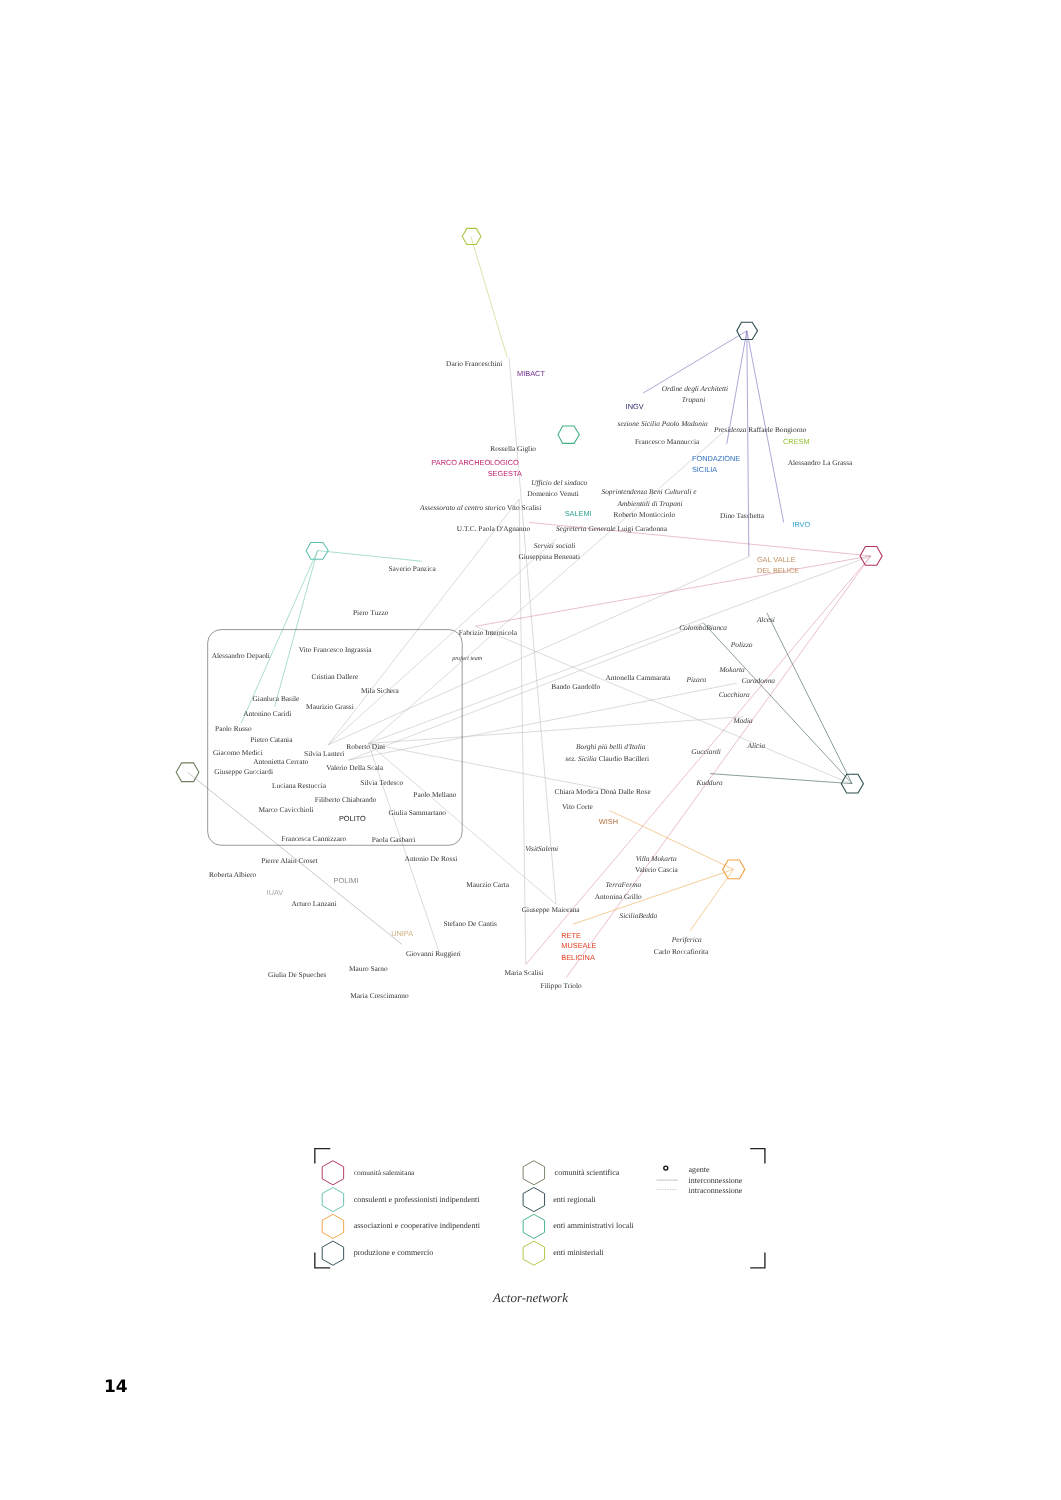Dario Franceschini
MIBACT
Ordine degli Architetti
Trapani
INGV
sezione Sicilia Paolo Madonia
Presidenza Raffaele Bongiorno
Francesco Mannuccia
CRESM
Rossella Giglio
FONDAZIONE
SICILIA
Alessandro La Grassa
PARCO ARCHEOLOGICO
SEGESTA
Ufficio del sindaco
Domenico Venuti
Soprintendenza Beni Culturali e
Ambientali di Trapani
Assessorato al centro storico Vito Scalisi
SALEMI
Roberto Monticciolo
Dino Taschetta
IRVO
U.T.C. Paola D'Agnanno
Segreteria Generale Luigi Caradonna
Servizi sociali
Giuseppina Benenati
GAL VALLE
DEL BELICE
Saverio Panzica
Piero Tuzzo
Alcesi
Fabrizio Internicola
ColombaBianca
Polizzo
Vito Francesco Ingrassia
Alessandro Depaoli
project team
Mokarta
Antonella Cammarata
Pizara
Caradonna
Cristian Dallere
Bando Gandolfo
Mila Sichera
Cucchiara
Gianluca Basile
Maurizio Grassi
Antonino Caridi
Madia
Paolo Russo
Pietro Catania
Roberto Dini
Borghi più belli d'Italia
Gucciardi
Alicia
Giacomo Medici
Silvia Lanteri
sez. Sicilia Claudio Bacilleri
Antonietta Cerrato
Valerio Della Scala
Giuseppe Gucciardi
Silvia Tedesco
Luciana Restuccia
Kuddura
Chiara Modica Donà Dalle Rose
Paolo Mellano
Filiberto Chiabrando
Vito Corte
Marco Cavicchioli
Giulia Sammartano
POLITO
WISH
Francesca Cannizzaro
Paola Gasbarri
VisitSalemi
Antonio De Rossi
Villa Mokarta
Pierre Alain Croset
Valerio Cascia
Roberta Albiero
POLIMI
TerraFerma
Maurzio Carta
IUAV
Antonina Grillo
Arturo Lanzani
Giuseppe Maiorana
SiciliaBedda
Stefano De Cantis
UNIPA
RETE
Periferica
MUSEALE
Carlo Roccafiorita
Giovanni Ruggieri
BELICINA
Mauro Sarno
Maria Scalisi
Giulia De Spueches
Filippo Triolo
Maria Crescimanno
comunità salemitana
consulenti e professionisti indipendenti
associazioni e cooperative indipendenti
produzione e commercio
comunità scientifica
enti regionali
enti amministrativi locali
enti ministeriali
agente
interconnessione
intraconnessione
Actor-network
14